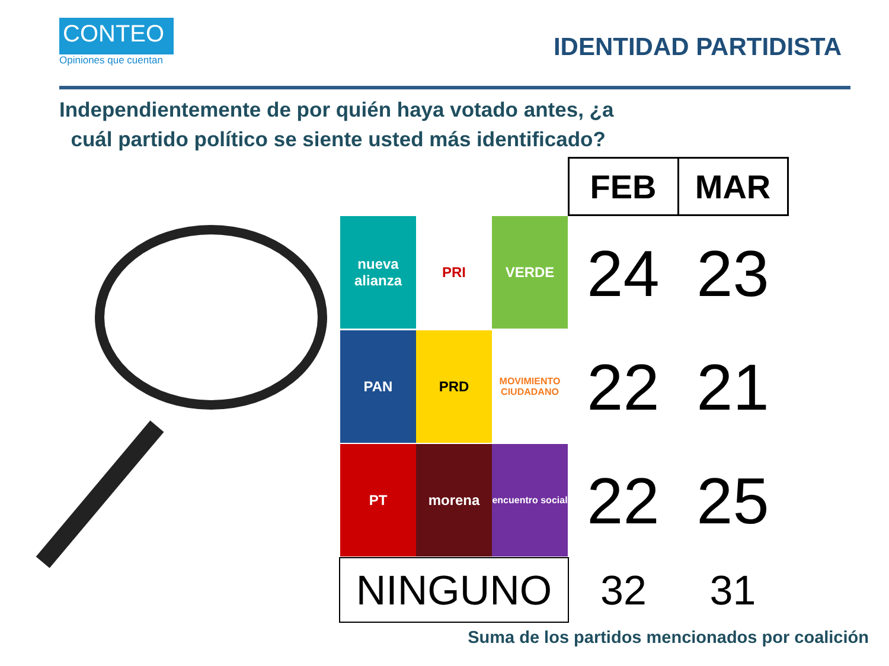CONTEO
Opiniones que cuentan
IDENTIDAD PARTIDISTA
Independientemente de por quién haya votado antes, ¿a
cuál partido político se siente usted más identificado?
| | FEB | MAR |
| nueva alianza PRI VERDE | 24 | 23 |
| PAN PRD MOVIMIENTO CIUDADANO | 22 | 21 |
| PT morena encuentro social | 22 | 25 |
| NINGUNO | 32 | 31 |
Suma de los partidos mencionados por coalición